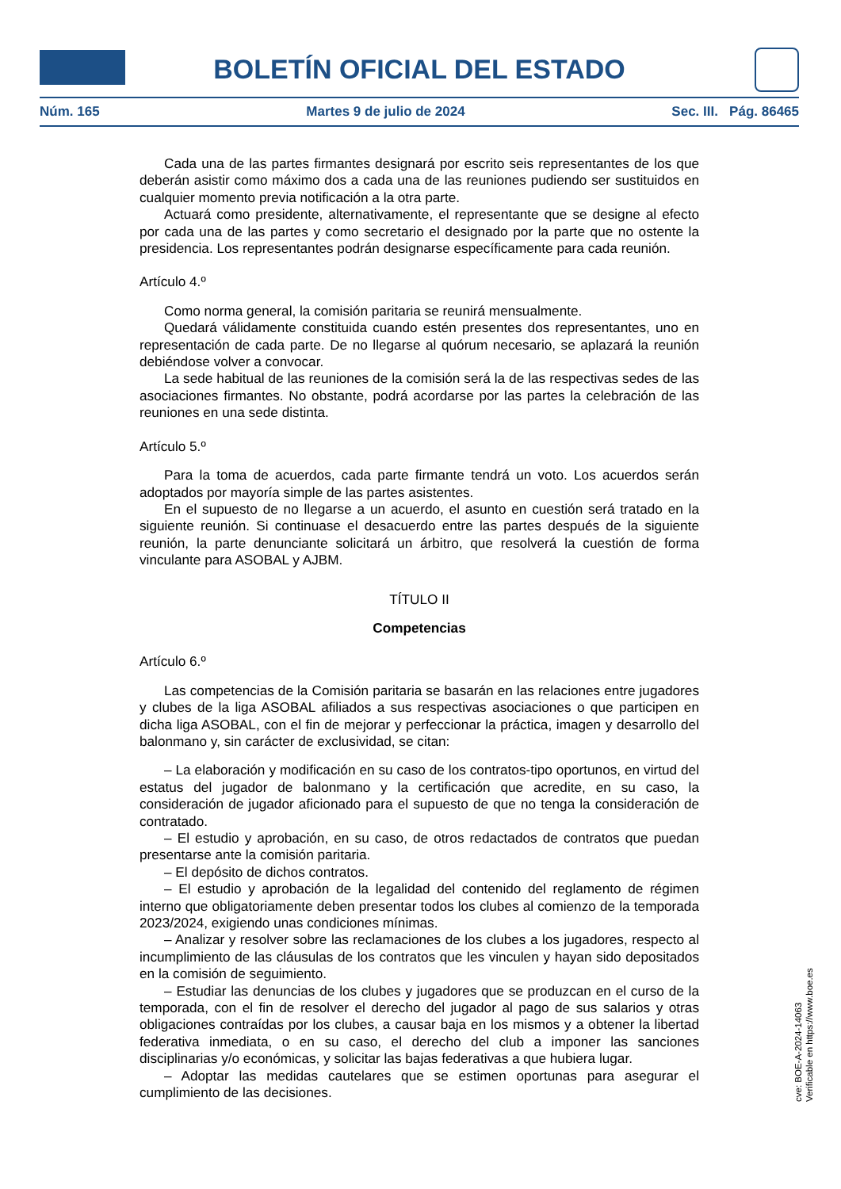BOLETÍN OFICIAL DEL ESTADO
Núm. 165 Martes 9 de julio de 2024 Sec. III. Pág. 86465
Cada una de las partes firmantes designará por escrito seis representantes de los que deberán asistir como máximo dos a cada una de las reuniones pudiendo ser sustituidos en cualquier momento previa notificación a la otra parte.
Actuará como presidente, alternativamente, el representante que se designe al efecto por cada una de las partes y como secretario el designado por la parte que no ostente la presidencia. Los representantes podrán designarse específicamente para cada reunión.
Artículo 4.º
Como norma general, la comisión paritaria se reunirá mensualmente.
Quedará válidamente constituida cuando estén presentes dos representantes, uno en representación de cada parte. De no llegarse al quórum necesario, se aplazará la reunión debiéndose volver a convocar.
La sede habitual de las reuniones de la comisión será la de las respectivas sedes de las asociaciones firmantes. No obstante, podrá acordarse por las partes la celebración de las reuniones en una sede distinta.
Artículo 5.º
Para la toma de acuerdos, cada parte firmante tendrá un voto. Los acuerdos serán adoptados por mayoría simple de las partes asistentes.
En el supuesto de no llegarse a un acuerdo, el asunto en cuestión será tratado en la siguiente reunión. Si continuase el desacuerdo entre las partes después de la siguiente reunión, la parte denunciante solicitará un árbitro, que resolverá la cuestión de forma vinculante para ASOBAL y AJBM.
TÍTULO II
Competencias
Artículo 6.º
Las competencias de la Comisión paritaria se basarán en las relaciones entre jugadores y clubes de la liga ASOBAL afiliados a sus respectivas asociaciones o que participen en dicha liga ASOBAL, con el fin de mejorar y perfeccionar la práctica, imagen y desarrollo del balonmano y, sin carácter de exclusividad, se citan:
– La elaboración y modificación en su caso de los contratos-tipo oportunos, en virtud del estatus del jugador de balonmano y la certificación que acredite, en su caso, la consideración de jugador aficionado para el supuesto de que no tenga la consideración de contratado.
– El estudio y aprobación, en su caso, de otros redactados de contratos que puedan presentarse ante la comisión paritaria.
– El depósito de dichos contratos.
– El estudio y aprobación de la legalidad del contenido del reglamento de régimen interno que obligatoriamente deben presentar todos los clubes al comienzo de la temporada 2023/2024, exigiendo unas condiciones mínimas.
– Analizar y resolver sobre las reclamaciones de los clubes a los jugadores, respecto al incumplimiento de las cláusulas de los contratos que les vinculen y hayan sido depositados en la comisión de seguimiento.
– Estudiar las denuncias de los clubes y jugadores que se produzcan en el curso de la temporada, con el fin de resolver el derecho del jugador al pago de sus salarios y otras obligaciones contraídas por los clubes, a causar baja en los mismos y a obtener la libertad federativa inmediata, o en su caso, el derecho del club a imponer las sanciones disciplinarias y/o económicas, y solicitar las bajas federativas a que hubiera lugar.
– Adoptar las medidas cautelares que se estimen oportunas para asegurar el cumplimiento de las decisiones.
cve: BOE-A-2024-14063
Verificable en https://www.boe.es